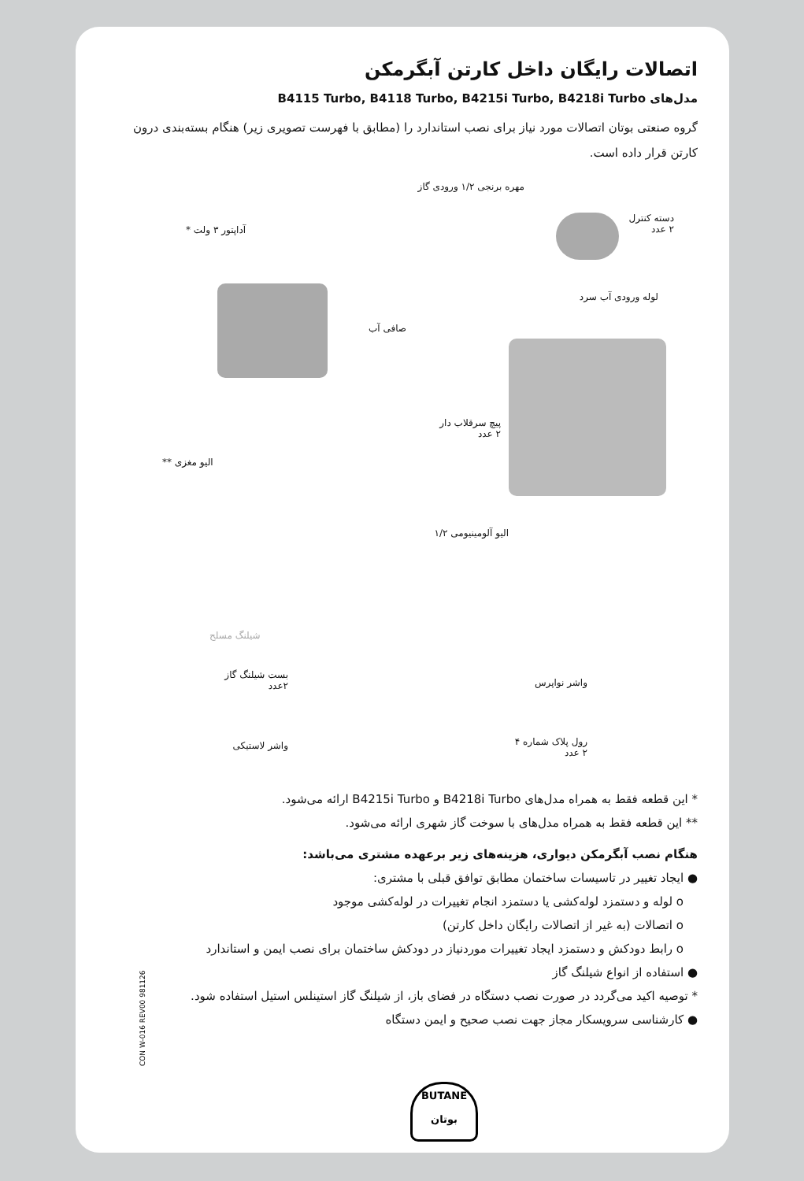اتصالات رایگان داخل کارتن آبگرمکن
مدل‌های B4115 Turbo, B4118 Turbo, B4215i Turbo, B4218i Turbo
گروه صنعتی بوتان اتصالات مورد نیاز برای نصب استاندارد را (مطابق با فهرست تصویری زیر) هنگام بسته‌بندی درون کارتن قرار داده است.
مهره برنجی ۱/۲ ورودی گاز
دسته کنترل
۲ عدد
آداپتور ۳ ولت *
لوله ورودی آب سرد
صافی آب
پیچ سرقلاب دار
۲ عدد
الیو مغزی **
الیو آلومینیومی ۱/۲
شیلنگ مسلح
بست شیلنگ گاز
۲عدد
واشر نواپرس
واشر لاستیکی
رول پلاک شماره ۴
۲ عدد
* این قطعه فقط به همراه مدل‌های B4218i Turbo و B4215i Turbo ارائه می‌شود.
** این قطعه فقط به همراه مدل‌های با سوخت گاز شهری ارائه می‌شود.
هنگام نصب آبگرمکن دیواری، هزینه‌های زیر برعهده مشتری می‌باشد:
● ایجاد تغییر در تاسیسات ساختمان مطابق توافق قبلی با مشتری:
o لوله و دستمزد لوله‌کشی یا دستمزد انجام تغییرات در لوله‌کشی موجود
o اتصالات (به غیر از اتصالات رایگان داخل کارتن)
o رابط دودکش و دستمزد ایجاد تغییرات موردنیاز در دودکش ساختمان برای نصب ایمن و استاندارد
● استفاده از انواع شیلنگ گاز
* توصیه اکید می‌گردد در صورت نصب دستگاه در فضای باز، از شیلنگ گاز استینلس استیل استفاده شود.
● کارشناسی سرویسکار مجاز جهت نصب صحیح و ایمن دستگاه
CON W-016 REV00 981126
BUTANE
بوتان